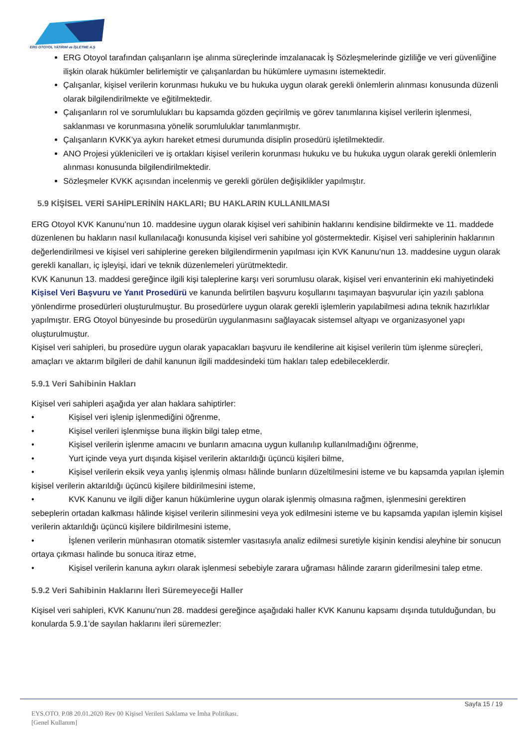ERG OTOYOL YATIRIM ve İŞLETME A.Ş
ERG Otoyol tarafından çalışanların işe alınma süreçlerinde imzalanacak İş Sözleşmelerinde gizliliğe ve veri güvenliğine ilişkin olarak hükümler belirlemiştir ve çalışanlardan bu hükümlere uymasını istemektedir.
Çalışanlar, kişisel verilerin korunması hukuku ve bu hukuka uygun olarak gerekli önlemlerin alınması konusunda düzenli olarak bilgilendirilmekte ve eğitilmektedir.
Çalışanların rol ve sorumlulukları bu kapsamda gözden geçirilmiş ve görev tanımlarına kişisel verilerin işlenmesi, saklanması ve korunmasına yönelik sorumluluklar tanımlanmıştır.
Çalışanların KVKK’ya aykırı hareket etmesi durumunda disiplin prosedürü işletilmektedir.
ANO Projesi yüklenicileri ve iş ortakları kişisel verilerin korunması hukuku ve bu hukuka uygun olarak gerekli önlemlerin alınması konusunda bilgilendirilmektedir.
Sözleşmeler KVKK açısından incelenmiş ve gerekli görülen değişiklikler yapılmıştır.
5.9 KİŞİSEL VERİ SAHİPLERİNİN HAKLARI; BU HAKLARIN KULLANILMASI
ERG Otoyol KVK Kanunu’nun 10. maddesine uygun olarak kişisel veri sahibinin haklarını kendisine bildirmekte ve 11. maddede düzenlenen bu hakların nasıl kullanılacağı konusunda kişisel veri sahibine yol göstermektedir. Kişisel veri sahiplerinin haklarının değerlendirilmesi ve kişisel veri sahiplerine gereken bilgilendirmenin yapılması için KVK Kanunu’nun 13. maddesine uygun olarak gerekli kanalları, iç işleyişi, idari ve teknik düzenlemeleri yürütmektedir.
KVK Kanunun 13. maddesi gereğince ilgili kişi taleplerine karşı veri sorumlusu olarak, kişisel veri envanterinin eki mahiyetindeki Kişisel Veri Başvuru ve Yanıt Prosedürü ve kanunda belirtilen başvuru koşullarını taşımayan başvurular için yazılı şablona yönlendirme prosedürleri oluşturulmuştur. Bu prosedürlere uygun olarak gerekli işlemlerin yapılabilmesi adına teknik hazırlıklar yapılmıştır. ERG Otoyol bünyesinde bu prosedürün uygulanmasını sağlayacak sistemsel altyapı ve organizasyonel yapı oluşturulmuştur.
Kişisel veri sahipleri, bu prosedüre uygun olarak yapacakları başvuru ile kendilerine ait kişisel verilerin tüm işlenme süreçleri, amaçları ve aktarım bilgileri de dahil kanunun ilgili maddesindeki tüm hakları talep edebileceklerdir.
5.9.1 Veri Sahibinin Hakları
Kişisel veri sahipleri aşağıda yer alan haklara sahiptirler:
• Kişisel veri işlenip işlenmediğini öğrenme,
• Kişisel verileri işlenmişse buna ilişkin bilgi talep etme,
• Kişisel verilerin işlenme amacını ve bunların amacına uygun kullanılıp kullanılmadığını öğrenme,
• Yurt içinde veya yurt dışında kişisel verilerin aktarıldığı üçüncü kişileri bilme,
• Kişisel verilerin eksik veya yanlış işlenmiş olması hâlinde bunların düzeltilmesini isteme ve bu kapsamda yapılan işlemin kişisel verilerin aktarıldığı üçüncü kişilere bildirilmesini isteme,
• KVK Kanunu ve ilgili diğer kanun hükümlerine uygun olarak işlenmiş olmasına rağmen, işlenmesini gerektiren sebeplerin ortadan kalkması hâlinde kişisel verilerin silinmesini veya yok edilmesini isteme ve bu kapsamda yapılan işlemin kişisel verilerin aktarıldığı üçüncü kişilere bildirilmesini isteme,
• İşlenen verilerin münhasıran otomatik sistemler vasıtasıyla analiz edilmesi suretiyle kişinin kendisi aleyhine bir sonucun ortaya çıkması halinde bu sonuca itiraz etme,
• Kişisel verilerin kanuna aykırı olarak işlenmesi sebebiyle zarara uğraması hâlinde zararın giderilmesini talep etme.
5.9.2 Veri Sahibinin Haklarını İleri Süremeyeceği Haller
Kişisel veri sahipleri, KVK Kanunu’nun 28. maddesi gereğince aşağıdaki haller KVK Kanunu kapsamı dışında tutulduğundan, bu konularda 5.9.1’de sayılan haklarını ileri süremezler:
Sayfa 15 / 19
EYS.OTO. P.08 20.01.2020 Rev 00 Kişisel Verileri Saklama ve İmha Politikası.
[Genel Kullanım]